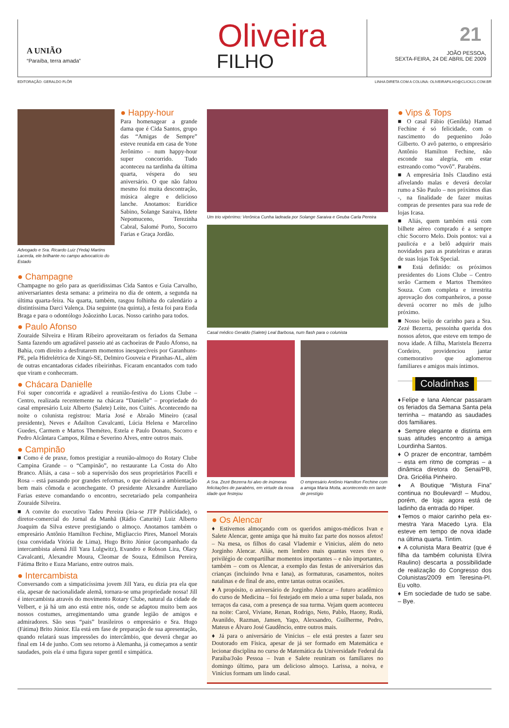A UNIÃO
“Paraíba, terra amada”
Oliveira
FILHO
21
JOÃO PESSOA,
SEXTA-FEIRA, 24 DE ABRIL DE 2009
EDITORAÇÃO: GERALDO FLÔR LINHA DIRETA COM A COLUNA: OLIVEIRAFILHO@CLICK21.COM.BR
Advogado e Sra. Ricardo Luiz (Yeda) Martins Lacerda, ele brilhante no campo advocatício do Estado
● Happy-hour
Para homenagear a grande dama que é Cida Santos, grupo das “Amigas de Sempre” esteve reunida em casa de Yone Jerônimo – num happy-hour super concorrido. Tudo aconteceu na tardinha da última quarta, véspera do seu aniversário. O que não faltou mesmo foi muita descontração, música alegre e delicioso lanche. Anotamos: Eurídice Sabino, Solange Saraiva, Ildete Nepomuceno, Terezinha Cabral, Salomé Porto, Socorro Farias e Graça Jordão.
● Champagne
Champagne no gelo para as queridíssimas Cida Santos e Guia Carvalho, aniversariantes desta semana: a primeira no dia de ontem, a segunda na última quarta-feira. Na quarta, também, rasgou folhinha do calendário a distintíssima Darci Valença. Dia seguinte (na quinta), a festa foi para Euda Braga e para o odontólogo Joãozinho Lucas. Nosso carinho para todos.
● Paulo Afonso
Zouraide Silveira e Hiram Ribeiro aproveitaram os feriados da Semana Santa fazendo um agradável passeio até as cachoeiras de Paulo Afonso, na Bahia, com direito a desfrutarem momentos inesquecíveis por Garanhuns-PE, pela Hidrelétrica de Xingó-SE, Delmiro Gouveia e Piranhas-AL, além de outras encantadoras cidades ribeirinhas. Ficaram encantados com tudo que viram e conheceram.
● Chácara Danielle
Foi super concorrida e agradável a reunião-festiva do Lions Clube – Centro, realizada recentemente na chácara “Danielle” – propriedade do casal empresário Luiz Alberto (Salete) Leite, nos Cuités. Acontecendo na noite o colunista registrou: Maria José e Abraão Mineiro (casal presidente), Neves e Adailton Cavalcanti, Lúcia Helena e Marcelino Guedes, Carmem e Martos Theméteo, Estela e Paulo Donato, Socorro e Pedro Alcântara Campos, Rilma e Severino Alves, entre outros mais.
● Campinão
■ Como é de praxe, fomos prestigiar a reunião-almoço do Rotary Clube Campina Grande – o “Campinão”, no restaurante La Costa do Alto Branco. Aliás, a casa – sob a supervisão dos seus proprietários Pacelli e Rosa – está passando por grandes reformas, o que deixará a ambientação bem mais cômoda e aconchegante. O presidente Alexandre Aureliano Farias esteve comandando o encontro, secretariado pela companheira Zouraide Silveira.
■ A convite do executivo Tadeu Pereira (leia-se JTP Publicidade), o diretor-comercial do Jornal da Manhã (Rádio Caturité) Luiz Alberto Joaquim da Silva esteve prestigiando o almoço. Anotamos também o empresário Antônio Hamilton Fechine, Migliaccio Pires, Manoel Morais (sua convidada Vitória de Lima), Hugo Brito Júnior (acompanhado da intercambista alemã Jill Yara Lulgwitz), Evandro e Robson Lira, Olacy Cavalcanti, Alexandre Moura, Cleomar de Souza, Edmilson Pereira, Fátima Brito e Euza Mariano, entre outros mais.
● Intercambista
Conversando com a simpaticíssima jovem Jill Yara, eu dizia pra ela que ela, apesar de nacionalidade alemã, tornara-se uma propriedade nossa! Jill é intercambista através do movimento Rotary Clube, natural da cidade de Velbert, e já há um ano está entre nós, onde se adaptou muito bem aos nossos costumes, arregimentando uma grande legião de amigos e admiradores. São seus “pais” brasileiros o empresário e Sra. Hugo (Fátima) Brito Júnior. Ela está em fase de preparação de sua apresentação, quando relatará suas impressões do intercâmbio, que deverá chegar ao final em 14 de junho. Com seu retorno à Alemanha, já começamos a sentir saudades, pois ela é uma figura super gentil e simpática.
Um trio vipérrimo: Verônica Cunha ladeada por Solange Saraiva e Geuba Carla Pereira
Casal médico Geraldo (Salete) Leal Barbosa, num flash para o colunista
A Sra. Zezé Bezerra foi alvo de inúmeras felicitações de parabéns, em virtude da nova idade que festejou
O empresário Antônio Hamilton Fechine com a amiga Maria Motta, acontecendo em tarde de prestígio
● Os Alencar
♦ Estivemos almoçando com os queridos amigos-médicos Ivan e Salete Alencar, gente amiga que há muito faz parte dos nossos afetos! – Na mesa, os filhos do casal Vlademir e Vinicius, além do neto Jorginho Alencar. Aliás, nem lembro mais quantas vezes tive o privilégio de compartilhar momentos importantes – e não importantes, também – com os Alencar, a exemplo das festas de aniversários das crianças (incluindo Ivna e Iana), as formaturas, casamentos, noites natalinas e de final de ano, entre tantas outras ocasiões.
♦ A propósito, o aniversário de Jorginho Alencar – futuro acadêmico do curso de Medicina – foi festejado em meio a uma super balada, nos terraços da casa, com a presença de sua turma. Vejam quem aconteceu na noite: Carol, Viviane, Renan, Rodrigo, Neto, Pablo, Haony, Rudá, Avanildo, Razman, Jansen, Yago, Alexsandro, Guilherme, Pedro, Mateus e Álvaro José Gaudêncio, entre outros mais.
♦ Já para o aniversário de Vinícius – ele está prestes a fazer seu Doutorado em Física, apesar de já ser formado em Matemática e lecionar disciplina no curso de Matemática da Universidade Federal da Paraíba/João Pessoa – Ivan e Salete reuniram os familiares no domingo último, para um delicioso almoço. Larissa, a noiva, e Vinícius formam um lindo casal.
● Vips & Tops
■ O casal Fábio (Genilda) Hamad Fechine é só felicidade, com o nascimento do pequenino João Gilberto. O avô paterno, o empresário Antônio Hamilton Fechine, não esconde sua alegria, em estar estreando como “vovô”. Parabéns.
■ A empresária Inês Claudino está afivelando malas e deverá decolar rumo a São Paulo – nos próximos dias -, na finalidade de fazer muitas compras de presentes para sua rede de lojas Icasa.
■ Aliás, quem também está com bilhete aéreo comprado é a sempre chic Socorro Melo. Dois pontos: vai a paulicéa e a belô adquirir mais novidades para as prateleiras e araras de suas lojas Tok Special.
■ Está definido: os próximos presidentes do Lions Clube – Centro serão Carmem e Martos Themóteo Souza. Com completa e irrestrita aprovação dos companheiros, a posse deverá ocorrer no mês de julho próximo.
■ Nosso beijo de carinho para a Sra. Zezé Bezerra, pessoinha querida dos nossos afetos, que esteve em tempo de nova idade. A filha, Maristela Bezerra Cordeiro, providenciou jantar comemorativo que aglomerou familiares e amigos mais íntimos.
Coladinhas
♦Felipe e Iana Alencar passaram os feriados da Semana Santa pela terrinha – matando as saudades dos familiares.
♦ Sempre elegante e distinta em suas atitudes encontro a amiga Lourdinha Santos.
♦ O prazer de encontrar, também – esta em ritmo de compras – a dinâmica diretora do Senai/PB, Dra. Gricélia Pinheiro.
♦ A Boutique “Mistura Fina” continua no Boulevard! – Mudou, porém, de loja: agora está de ladinho da entrada do Hiper.
♦Temos o maior carinho pela ex-mestra Yara Macedo Lyra. Ela esteve em tempo de nova idade na última quarta. Tintim.
♦ A colunista Mara Beatriz (que é filha da também colunista Elvira Raulino) descarta a possibilidade de realização do Congresso dos Colunistas/2009 em Teresina-PI. Eu volto.
♦ Em sociedade de tudo se sabe. – Bye.